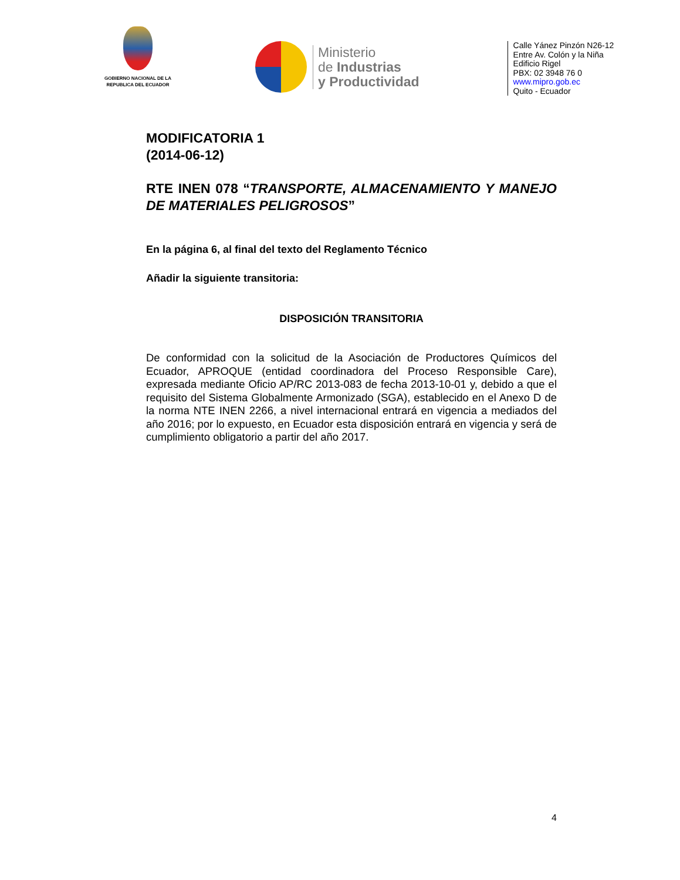GOBIERNO NACIONAL DE LA
REPUBLICA DEL ECUADOR
Ministerio
de Industrias
y Productividad
Calle Yánez Pinzón N26-12
Entre Av. Colón y la Niña
Edificio Rigel
PBX: 02 3948 76 0
www.mipro.gob.ec
Quito - Ecuador
MODIFICATORIA 1
(2014-06-12)
RTE INEN 078 “TRANSPORTE, ALMACENAMIENTO Y MANEJO DE MATERIALES PELIGROSOS”
En la página 6, al final del texto del Reglamento Técnico
Añadir la siguiente transitoria:
DISPOSICIÓN TRANSITORIA
De conformidad con la solicitud de la Asociación de Productores Químicos del Ecuador, APROQUE (entidad coordinadora del Proceso Responsible Care), expresada mediante Oficio AP/RC 2013-083 de fecha 2013-10-01 y, debido a que el requisito del Sistema Globalmente Armonizado (SGA), establecido en el Anexo D de la norma NTE INEN 2266, a nivel internacional entrará en vigencia a mediados del año 2016; por lo expuesto, en Ecuador esta disposición entrará en vigencia y será de cumplimiento obligatorio a partir del año 2017.
4